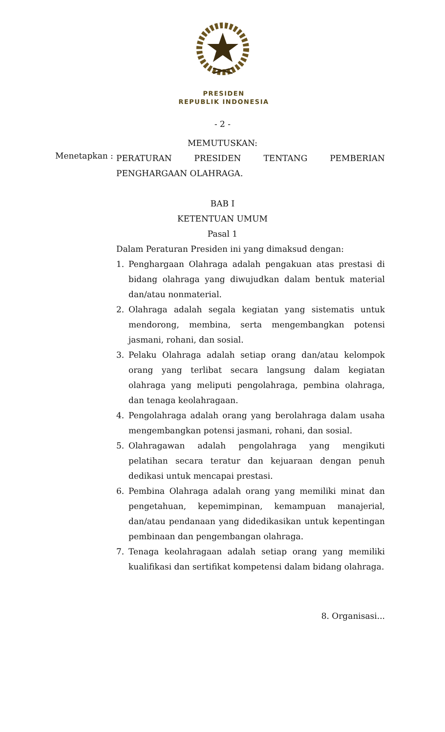PRESIDEN
REPUBLIK INDONESIA
- 2 -
MEMUTUSKAN:
Menetapkan :
PERATURAN PRESIDEN TENTANG PEMBERIAN
PENGHARGAAN OLAHRAGA.
BAB I
KETENTUAN UMUM
Pasal 1
Dalam Peraturan Presiden ini yang dimaksud dengan:
1. Penghargaan Olahraga adalah pengakuan atas prestasi di bidang olahraga yang diwujudkan dalam bentuk material dan/atau nonmaterial.
2. Olahraga adalah segala kegiatan yang sistematis untuk mendorong, membina, serta mengembangkan potensi jasmani, rohani, dan sosial.
3. Pelaku Olahraga adalah setiap orang dan/atau kelompok orang yang terlibat secara langsung dalam kegiatan olahraga yang meliputi pengolahraga, pembina olahraga, dan tenaga keolahragaan.
4. Pengolahraga adalah orang yang berolahraga dalam usaha mengembangkan potensi jasmani, rohani, dan sosial.
5. Olahragawan adalah pengolahraga yang mengikuti pelatihan secara teratur dan kejuaraan dengan penuh dedikasi untuk mencapai prestasi.
6. Pembina Olahraga adalah orang yang memiliki minat dan pengetahuan, kepemimpinan, kemampuan manajerial, dan/atau pendanaan yang didedikasikan untuk kepentingan pembinaan dan pengembangan olahraga.
7. Tenaga keolahragaan adalah setiap orang yang memiliki kualifikasi dan sertifikat kompetensi dalam bidang olahraga.
8. Organisasi...